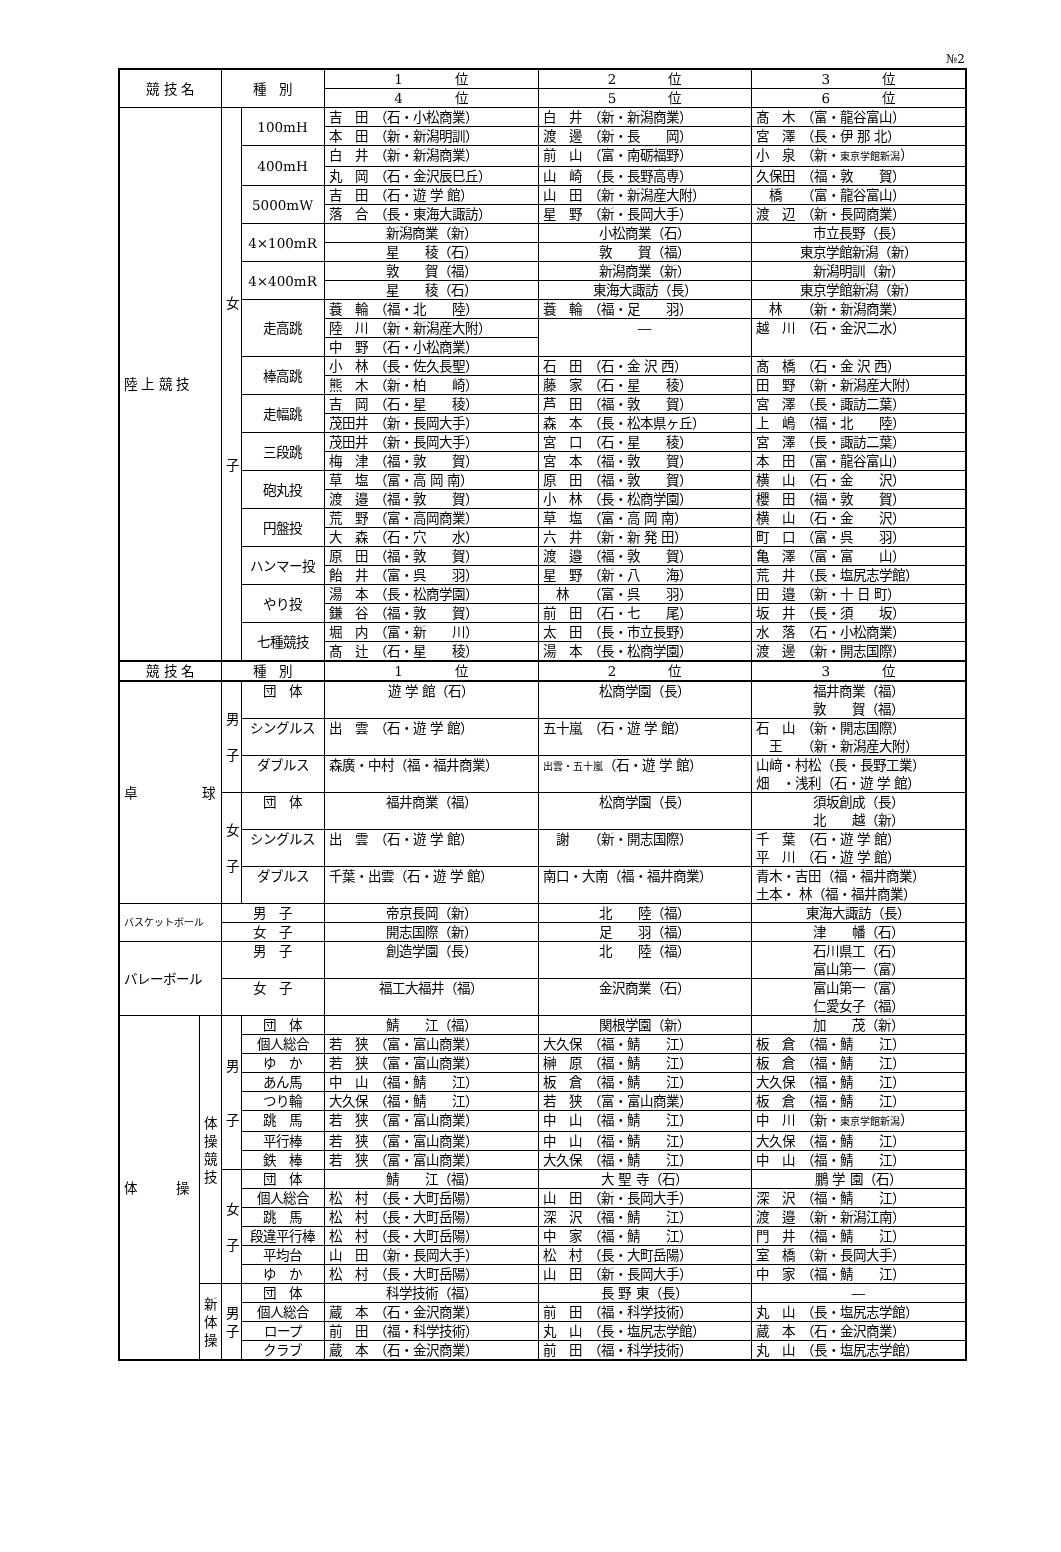№2
| 競 技 名 | | 種 別 | | 1 位 | 2 位 | 3 位 |
| --- | --- | --- | --- | --- | --- | --- |
| | | | | 4 位 | 5 位 | 6 位 |
| 陸 上 競 技 | | 女 子 | 100mH | 吉 田 （石・小松商業） | 白 井 （新・新潟商業） | 髙 木 （富・龍谷富山） |
| | | | | 本 田 （新・新潟明訓） | 渡 邊 （新・長 岡） | 宮 澤 （長・伊 那 北） |
| | | | 400mH | 白 井 （新・新潟商業） | 前 山 （富・南砺福野） | 小 泉 （新・ 東京学館新潟 ） |
| | | | | 丸 岡 （石・金沢辰巳丘） | 山 崎 （長・長野高専） | 久保田 （福・敦 賀） |
| | | | 5000mW | 吉 田 （石・遊 学 館） | 山 田 （新・新潟産大附） | 橋 （富・龍谷富山） |
| | | | | 落 合 （長・東海大諏訪） | 星 野 （新・長岡大手） | 渡 辺 （新・長岡商業） |
| | | | 4×100mR | 新潟商業（新） | 小松商業（石） | 市立長野（長） |
| | | | | 星 稜（石） | 敦 賀（福） | 東京学館新潟（新） |
| | | | 4×400mR | 敦 賀（福） | 新潟商業（新） | 新潟明訓（新） |
| | | | | 星 稜（石） | 東海大諏訪（長） | 東京学館新潟（新） |
| | | | 走高跳 | 蓑 輪 （福・北 陸） | 蓑 輪 （福・足 羽） | 林 （新・新潟商業） |
| | | | | 陸 川 （新・新潟産大附） | ― | 越 川 （石・金沢二水） |
| | | | | 中 野 （石・小松商業） | | |
| | | | 棒高跳 | 小 林 （長・佐久長聖） | 石 田 （石・金 沢 西） | 髙 橋 （石・金 沢 西） |
| | | | | 熊 木 （新・柏 崎） | 藤 家 （石・星 稜） | 田 野 （新・新潟産大附） |
| | | | 走幅跳 | 吉 岡 （石・星 稜） | 芦 田 （福・敦 賀） | 宮 澤 （長・諏訪二葉） |
| | | | | 茂田井 （新・長岡大手） | 森 本 （長・松本県ヶ丘） | 上 嶋 （福・北 陸） |
| | | | 三段跳 | 茂田井 （新・長岡大手） | 宮 口 （石・星 稜） | 宮 澤 （長・諏訪二葉） |
| | | | | 梅 津 （福・敦 賀） | 宮 本 （福・敦 賀） | 本 田 （富・龍谷富山） |
| | | | 砲丸投 | 草 塩 （富・高 岡 南） | 原 田 （福・敦 賀） | 横 山 （石・金 沢） |
| | | | | 渡 邉 （福・敦 賀） | 小 林 （長・松商学園） | 櫻 田 （福・敦 賀） |
| | | | 円盤投 | 荒 野 （富・高岡商業） | 草 塩 （富・高 岡 南） | 横 山 （石・金 沢） |
| | | | | 大 森 （石・穴 水） | 六 井 （新・新 発 田） | 町 口 （富・呉 羽） |
| | | | ハンマー投 | 原 田 （福・敦 賀） | 渡 邉 （福・敦 賀） | 亀 澤 （富・富 山） |
| | | | | 飴 井 （富・呉 羽） | 星 野 （新・八 海） | 荒 井 （長・塩尻志学館） |
| | | | やり投 | 湯 本 （長・松商学園） | 林 （富・呉 羽） | 田 邉 （新・十 日 町） |
| | | | | 鎌 谷 （福・敦 賀） | 前 田 （石・七 尾） | 坂 井 （長・須 坂） |
| | | | 七種競技 | 堀 内 （富・新 川） | 太 田 （長・市立長野） | 水 落 （石・小松商業） |
| | | | | 髙 辻 （石・星 稜） | 湯 本 （長・松商学園） | 渡 邊 （新・開志国際） |
| 競 技 名 | | 種 別 | | 1 位 | 2 位 | 3 位 |
| 卓 球 | | 男 子 | 団 体 | 遊 学 館（石） | 松商学園（長） | 福井商業（福） 敦 賀（福） |
| | | | シングルス | 出 雲 （石・遊 学 館） | 五十嵐 （石・遊 学 館） | 石 山 （新・開志国際） 王 （新・新潟産大附） |
| | | | ダブルス | 森廣・中村（福・福井商業） | 出雲・五十嵐 （石・遊 学 館） | 山﨑・村松（長・長野工業） 畑 ・浅利（石・遊 学 館） |
| | | 女 子 | 団 体 | 福井商業（福） | 松商学園（長） | 須坂創成（長） 北 越（新） |
| | | | シングルス | 出 雲 （石・遊 学 館） | 謝 （新・開志国際） | 千 葉 （石・遊 学 館） 平 川 （石・遊 学 館） |
| | | | ダブルス | 千葉・出雲（石・遊 学 館） | 南口・大南（福・福井商業） | 青木・吉田（福・福井商業） 土本・ 林（福・福井商業） |
| バスケットボール | | 男 子 | | 帝京長岡（新） | 北 陸（福） | 東海大諏訪（長） |
| | | 女 子 | | 開志国際（新） | 足 羽（福） | 津 幡（石） |
| バレーボール | | 男 子 | | 創造学園（長） | 北 陸（福） | 石川県工（石） 富山第一（富） |
| | | 女 子 | | 福工大福井（福） | 金沢商業（石） | 富山第一（富） 仁愛女子（福） |
| 体 操 | 体 操 競 技 | 男 子 | 団 体 | 鯖 江（福） | 関根学園（新） | 加 茂（新） |
| | | | 個人総合 | 若 狭 （富・富山商業） | 大久保 （福・鯖 江） | 板 倉 （福・鯖 江） |
| | | | ゆ か | 若 狭 （富・富山商業） | 榊 原 （福・鯖 江） | 板 倉 （福・鯖 江） |
| | | | あん馬 | 中 山 （福・鯖 江） | 板 倉 （福・鯖 江） | 大久保 （福・鯖 江） |
| | | | つり輪 | 大久保 （福・鯖 江） | 若 狭 （富・富山商業） | 板 倉 （福・鯖 江） |
| | | | 跳 馬 | 若 狭 （富・富山商業） | 中 山 （福・鯖 江） | 中 川 （新・ 東京学館新潟 ） |
| | | | 平行棒 | 若 狭 （富・富山商業） | 中 山 （福・鯖 江） | 大久保 （福・鯖 江） |
| | | | 鉄 棒 | 若 狭 （富・富山商業） | 大久保 （福・鯖 江） | 中 山 （福・鯖 江） |
| | | 女 子 | 団 体 | 鯖 江（福） | 大 聖 寺（石） | 鵬 学 園（石） |
| | | | 個人総合 | 松 村 （長・大町岳陽） | 山 田 （新・長岡大手） | 深 沢 （福・鯖 江） |
| | | | 跳 馬 | 松 村 （長・大町岳陽） | 深 沢 （福・鯖 江） | 渡 邉 （新・新潟江南） |
| | | | 段違平行棒 | 松 村 （長・大町岳陽） | 中 家 （福・鯖 江） | 門 井 （福・鯖 江） |
| | | | 平均台 | 山 田 （新・長岡大手） | 松 村 （長・大町岳陽） | 室 橋 （新・長岡大手） |
| | | | ゆ か | 松 村 （長・大町岳陽） | 山 田 （新・長岡大手） | 中 家 （福・鯖 江） |
| | 新 体 操 | 男 子 | 団 体 | 科学技術（福） | 長 野 東（長） | ― |
| | | | 個人総合 | 蔵 本 （石・金沢商業） | 前 田 （福・科学技術） | 丸 山 （長・塩尻志学館） |
| | | | ロープ | 前 田 （福・科学技術） | 丸 山 （長・塩尻志学館） | 蔵 本 （石・金沢商業） |
| | | | クラブ | 蔵 本 （石・金沢商業） | 前 田 （福・科学技術） | 丸 山 （長・塩尻志学館） |